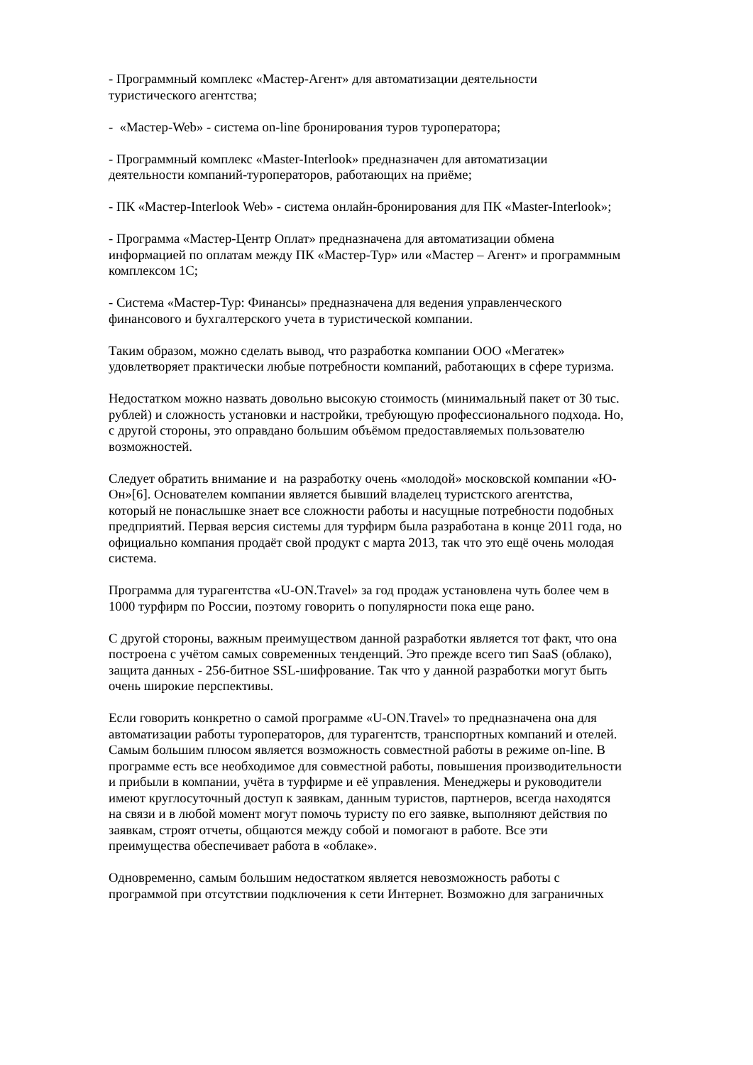- Программный комплекс «Мастер-Агент» для автоматизации деятельности
туристического агентства;
- «Мастер-Web» - система on-line бронирования туров туроператора;
- Программный комплекс «Master-Interlook» предназначен для автоматизации
деятельности компаний-туроператоров, работающих на приёме;
- ПК «Мастер-Interlook Web» - система онлайн-бронирования для ПК «Master-Interlook»;
- Программа «Мастер-Центр Оплат» предназначена для автоматизации обмена
информацией по оплатам между ПК «Мастер-Тур» или «Мастер – Агент» и программным
комплексом 1С;
- Система «Мастер-Тур: Финансы» предназначена для ведения управленческого
финансового и бухгалтерского учета в туристической компании.
Таким образом, можно сделать вывод, что разработка компании ООО «Мегатек»
удовлетворяет практически любые потребности компаний, работающих в сфере туризма.
Недостатком можно назвать довольно высокую стоимость (минимальный пакет от 30 тыс.
рублей) и сложность установки и настройки, требующую профессионального подхода. Но,
с другой стороны, это оправдано большим объёмом предоставляемых пользователю
возможностей.
Следует обратить внимание и на разработку очень «молодой» московской компании «Ю-
Он»[6]. Основателем компании является бывший владелец туристского агентства,
который не понаслышке знает все сложности работы и насущные потребности подобных
предприятий. Первая версия системы для турфирм была разработана в конце 2011 года, но
официально компания продаёт свой продукт с марта 2013, так что это ещё очень молодая
система.
Программа для турагентства «U-ON.Travel» за год продаж установлена чуть более чем в
1000 турфирм по России, поэтому говорить о популярности пока еще рано.
С другой стороны, важным преимуществом данной разработки является тот факт, что она
построена с учётом самых современных тенденций. Это прежде всего тип SaaS (облако),
защита данных - 256-битное SSL-шифрование. Так что у данной разработки могут быть
очень широкие перспективы.
Если говорить конкретно о самой программе «U-ON.Travel» то предназначена она для
автоматизации работы туроператоров, для турагентств, транспортных компаний и отелей.
Самым большим плюсом является возможность совместной работы в режиме on-line. В
программе есть все необходимое для совместной работы, повышения производительности
и прибыли в компании, учёта в турфирме и её управления. Менеджеры и руководители
имеют круглосуточный доступ к заявкам, данным туристов, партнеров, всегда находятся
на связи и в любой момент могут помочь туристу по его заявке, выполняют действия по
заявкам, строят отчеты, общаются между собой и помогают в работе. Все эти
преимущества обеспечивает работа в «облаке».
Одновременно, самым большим недостатком является невозможность работы с
программой при отсутствии подключения к сети Интернет. Возможно для заграничных